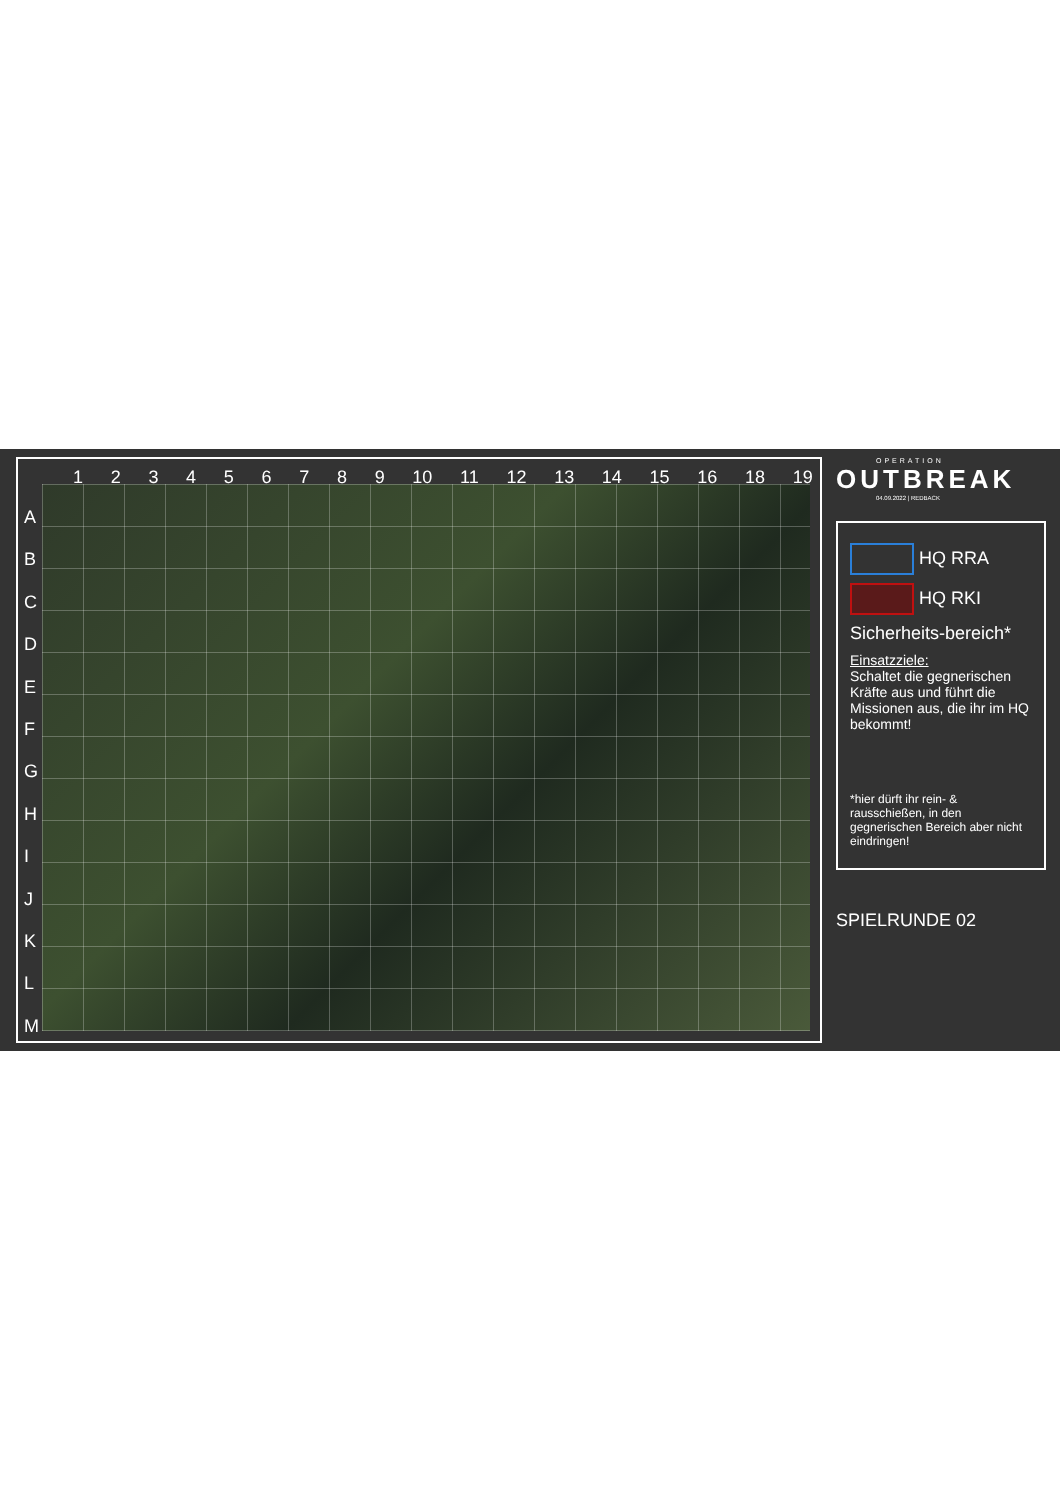123456789 10 11 12 13 14 15 16 18 19
ABCDEFGHIJKLM
OPERATION
OUTBREAK
04.09.2022 | REDBACK
HQ RRA
HQ RKI
Sicherheits-bereich*
Einsatzziele:
Schaltet die gegnerischen Kräfte aus und führt die Missionen aus, die ihr im HQ bekommt!
*hier dürft ihr rein- & rausschießen, in den gegnerischen Bereich aber nicht eindringen!
SPIELRUNDE 02